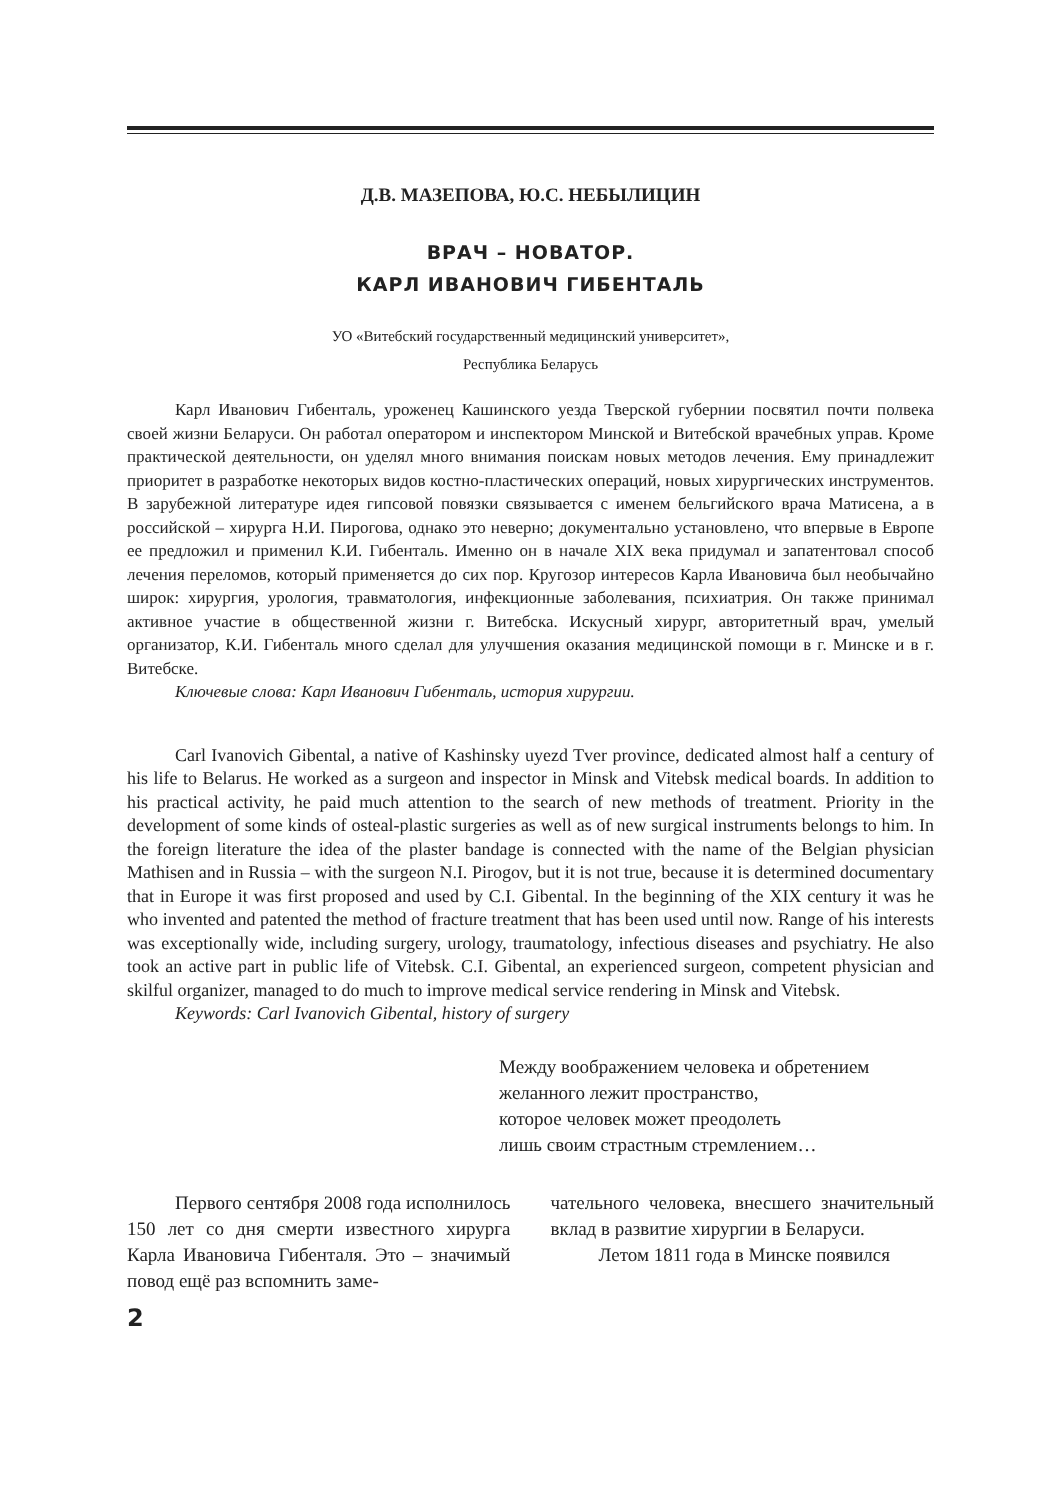Д.В. МАЗЕПОВА, Ю.С. НЕБЫЛИЦИН
ВРАЧ – НОВАТОР.
КАРЛ ИВАНОВИЧ ГИБЕНТАЛЬ
УО «Витебский государственный медицинский университет»,
Республика Беларусь
Карл Иванович Гибенталь, уроженец Кашинского уезда Тверской губернии посвятил почти полвека своей жизни Беларуси. Он работал оператором и инспектором Минской и Витебской врачебных управ. Кроме практической деятельности, он уделял много внимания поискам новых методов лечения. Ему принадлежит приоритет в разработке некоторых видов костно-пластических операций, новых хирургических инструментов. В зарубежной литературе идея гипсовой повязки связывается с именем бельгийского врача Матисена, а в российской – хирурга Н.И. Пирогова, однако это неверно; документально установлено, что впервые в Европе ее предложил и применил К.И. Гибенталь. Именно он в начале XIX века придумал и запатентовал способ лечения переломов, который применяется до сих пор. Кругозор интересов Карла Ивановича был необычайно широк: хирургия, урология, травматология, инфекционные заболевания, психиатрия. Он также принимал активное участие в общественной жизни г. Витебска. Искусный хирург, авторитетный врач, умелый организатор, К.И. Гибенталь много сделал для улучшения оказания медицинской помощи в г. Минске и в г. Витебске.
Ключевые слова: Карл Иванович Гибенталь, история хирургии.
Carl Ivanovich Gibental, a native of Kashinsky uyezd Tver province, dedicated almost half a century of his life to Belarus. He worked as a surgeon and inspector in Minsk and Vitebsk medical boards. In addition to his practical activity, he paid much attention to the search of new methods of treatment. Priority in the development of some kinds of osteal-plastic surgeries as well as of new surgical instruments belongs to him. In the foreign literature the idea of the plaster bandage is connected with the name of the Belgian physician Mathisen and in Russia – with the surgeon N.I. Pirogov, but it is not true, because it is determined documentary that in Europe it was first proposed and used by C.I. Gibental. In the beginning of the XIX century it was he who invented and patented the method of fracture treatment that has been used until now. Range of his interests was exceptionally wide, including surgery, urology, traumatology, infectious diseases and psychiatry. He also took an active part in public life of Vitebsk. C.I. Gibental, an experienced surgeon, competent physician and skilful organizer, managed to do much to improve medical service rendering in Minsk and Vitebsk.
Keywords: Carl Ivanovich Gibental, history of surgery
Между воображением человека и обретением
желанного лежит пространство,
которое человек может преодолеть
лишь своим страстным стремлением…
Первого сентября 2008 года исполнилось 150 лет со дня смерти известного хирурга Карла Ивановича Гибенталя. Это – значимый повод ещё раз вспомнить заме-
чательного человека, внесшего значительный вклад в развитие хирургии в Беларуси.
Летом 1811 года в Минске появился
2